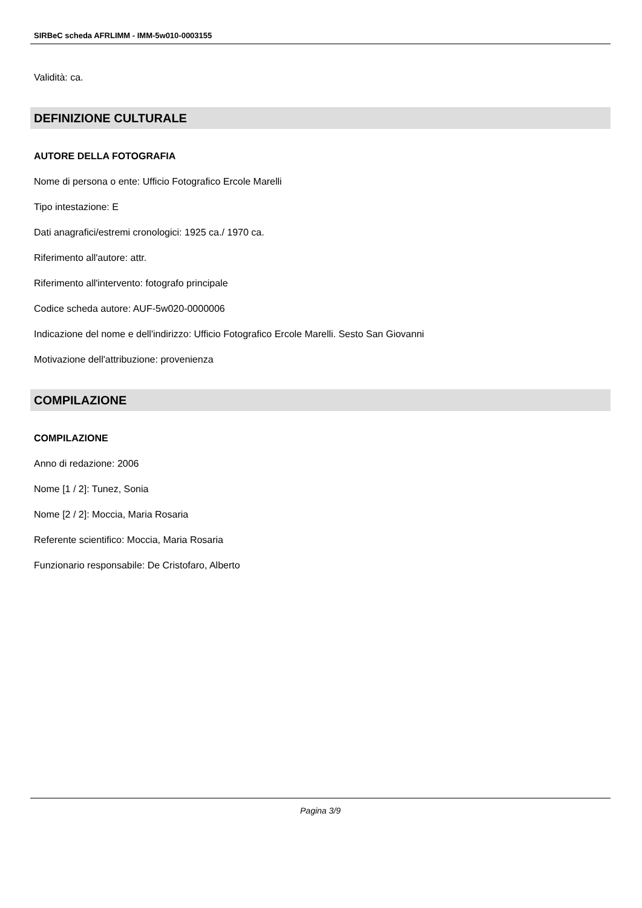SIRBeC scheda AFRLIMM - IMM-5w010-0003155
Validità: ca.
DEFINIZIONE CULTURALE
AUTORE DELLA FOTOGRAFIA
Nome di persona o ente: Ufficio Fotografico Ercole Marelli
Tipo intestazione: E
Dati anagrafici/estremi cronologici: 1925 ca./ 1970 ca.
Riferimento all'autore: attr.
Riferimento all'intervento: fotografo principale
Codice scheda autore: AUF-5w020-0000006
Indicazione del nome e dell'indirizzo: Ufficio Fotografico Ercole Marelli. Sesto San Giovanni
Motivazione dell'attribuzione: provenienza
COMPILAZIONE
COMPILAZIONE
Anno di redazione: 2006
Nome [1 / 2]: Tunez, Sonia
Nome [2 / 2]: Moccia, Maria Rosaria
Referente scientifico: Moccia, Maria Rosaria
Funzionario responsabile: De Cristofaro, Alberto
Pagina 3/9